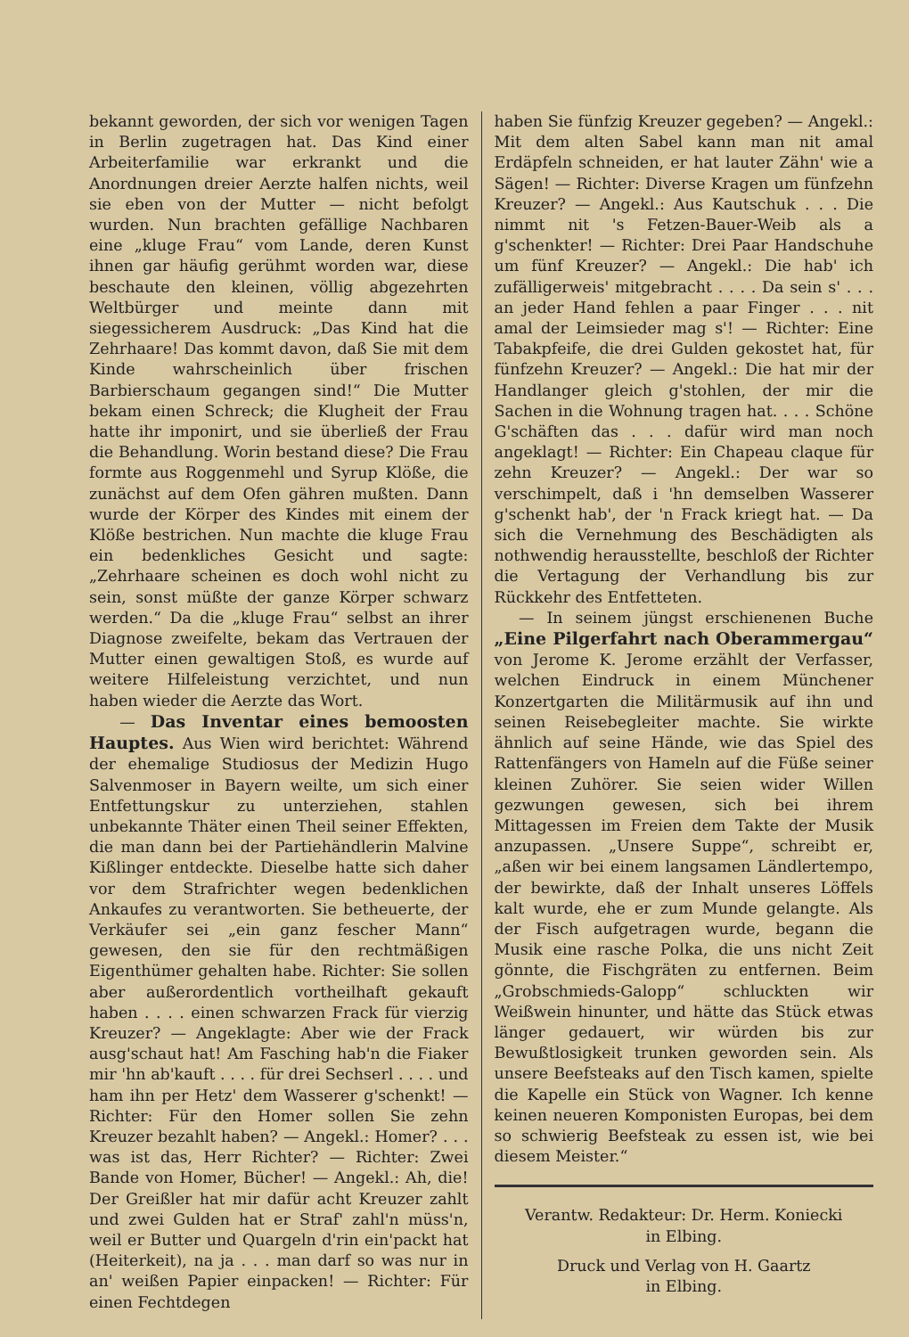bekannt geworden, der sich vor wenigen Tagen in Berlin zugetragen hat. Das Kind einer Arbeiterfamilie war erkrankt und die Anordnungen dreier Aerzte halfen nichts, weil sie eben von der Mutter — nicht befolgt wurden. Nun brachten gefällige Nachbaren eine „kluge Frau“ vom Lande, deren Kunst ihnen gar häufig gerühmt worden war, diese beschaute den kleinen, völlig abgezehrten Weltbürger und meinte dann mit siegessicherem Ausdruck: „Das Kind hat die Zehrhaare! Das kommt davon, daß Sie mit dem Kinde wahrscheinlich über frischen Barbierschaum gegangen sind!“ Die Mutter bekam einen Schreck; die Klugheit der Frau hatte ihr imponirt, und sie überließ der Frau die Behandlung. Worin bestand diese? Die Frau formte aus Roggenmehl und Syrup Klöße, die zunächst auf dem Ofen gähren mußten. Dann wurde der Körper des Kindes mit einem der Klöße bestrichen. Nun machte die kluge Frau ein bedenkliches Gesicht und sagte: „Zehrhaare scheinen es doch wohl nicht zu sein, sonst müßte der ganze Körper schwarz werden.“ Da die „kluge Frau“ selbst an ihrer Diagnose zweifelte, bekam das Vertrauen der Mutter einen gewaltigen Stoß, es wurde auf weitere Hilfeleistung verzichtet, und nun haben wieder die Aerzte das Wort.
— Das Inventar eines bemoosten Hauptes. Aus Wien wird berichtet: Während der ehemalige Studiosus der Medizin Hugo Salvenmoser in Bayern weilte, um sich einer Entfettungskur zu unterziehen, stahlen unbekannte Thäter einen Theil seiner Effekten, die man dann bei der Partiehändlerin Malvine Kißlinger entdeckte. Dieselbe hatte sich daher vor dem Strafrichter wegen bedenklichen Ankaufes zu verantworten. Sie betheuerte, der Verkäufer sei „ein ganz fescher Mann“ gewesen, den sie für den rechtmäßigen Eigenthümer gehalten habe. Richter: Sie sollen aber außerordentlich vortheilhaft gekauft haben . . . . einen schwarzen Frack für vierzig Kreuzer? — Angeklagte: Aber wie der Frack ausg'schaut hat! Am Fasching hab'n die Fiaker mir 'hn ab'kauft . . . . für drei Sechserl . . . . und ham ihn per Hetz' dem Wasserer g'schenkt! — Richter: Für den Homer sollen Sie zehn Kreuzer bezahlt haben? — Angekl.: Homer? . . . was ist das, Herr Richter? — Richter: Zwei Bande von Homer, Bücher! — Angekl.: Ah, die! Der Greißler hat mir dafür acht Kreuzer zahlt und zwei Gulden hat er Straf' zahl'n müss'n, weil er Butter und Quargeln d'rin ein'packt hat (Heiterkeit), na ja . . . man darf so was nur in an' weißen Papier einpacken! — Richter: Für einen Fechtdegen
haben Sie fünfzig Kreuzer gegeben? — Angekl.: Mit dem alten Sabel kann man nit amal Erdäpfeln schneiden, er hat lauter Zähn' wie a Sägen! — Richter: Diverse Kragen um fünfzehn Kreuzer? — Angekl.: Aus Kautschuk . . . Die nimmt nit 's Fetzen-Bauer-Weib als a g'schenkter! — Richter: Drei Paar Handschuhe um fünf Kreuzer? — Angekl.: Die hab' ich zufälligerweis' mitgebracht . . . . Da sein s' . . . an jeder Hand fehlen a paar Finger . . . nit amal der Leimsieder mag s'! — Richter: Eine Tabakpfeife, die drei Gulden gekostet hat, für fünfzehn Kreuzer? — Angekl.: Die hat mir der Handlanger gleich g'stohlen, der mir die Sachen in die Wohnung tragen hat. . . . Schöne G'schäften das . . . dafür wird man noch angeklagt! — Richter: Ein Chapeau claque für zehn Kreuzer? — Angekl.: Der war so verschimpelt, daß i 'hn demselben Wasserer g'schenkt hab', der 'n Frack kriegt hat. — Da sich die Vernehmung des Beschädigten als nothwendig herausstellte, beschloß der Richter die Vertagung der Verhandlung bis zur Rückkehr des Entfetteten.
— In seinem jüngst erschienenen Buche „Eine Pilgerfahrt nach Oberammergau“ von Jerome K. Jerome erzählt der Verfasser, welchen Eindruck in einem Münchener Konzertgarten die Militärmusik auf ihn und seinen Reisebegleiter machte. Sie wirkte ähnlich auf seine Hände, wie das Spiel des Rattenfängers von Hameln auf die Füße seiner kleinen Zuhörer. Sie seien wider Willen gezwungen gewesen, sich bei ihrem Mittagessen im Freien dem Takte der Musik anzupassen. „Unsere Suppe“, schreibt er, „aßen wir bei einem langsamen Ländlertempo, der bewirkte, daß der Inhalt unseres Löffels kalt wurde, ehe er zum Munde gelangte. Als der Fisch aufgetragen wurde, begann die Musik eine rasche Polka, die uns nicht Zeit gönnte, die Fischgräten zu entfernen. Beim „Grobschmieds-Galopp“ schluckten wir Weißwein hinunter, und hätte das Stück etwas länger gedauert, wir würden bis zur Bewußtlosigkeit trunken geworden sein. Als unsere Beefsteaks auf den Tisch kamen, spielte die Kapelle ein Stück von Wagner. Ich kenne keinen neueren Komponisten Europas, bei dem so schwierig Beefsteak zu essen ist, wie bei diesem Meister.“
Verantw. Redakteur: Dr. Herm. Koniecki
in Elbing.
Druck und Verlag von H. Gaartz
in Elbing.